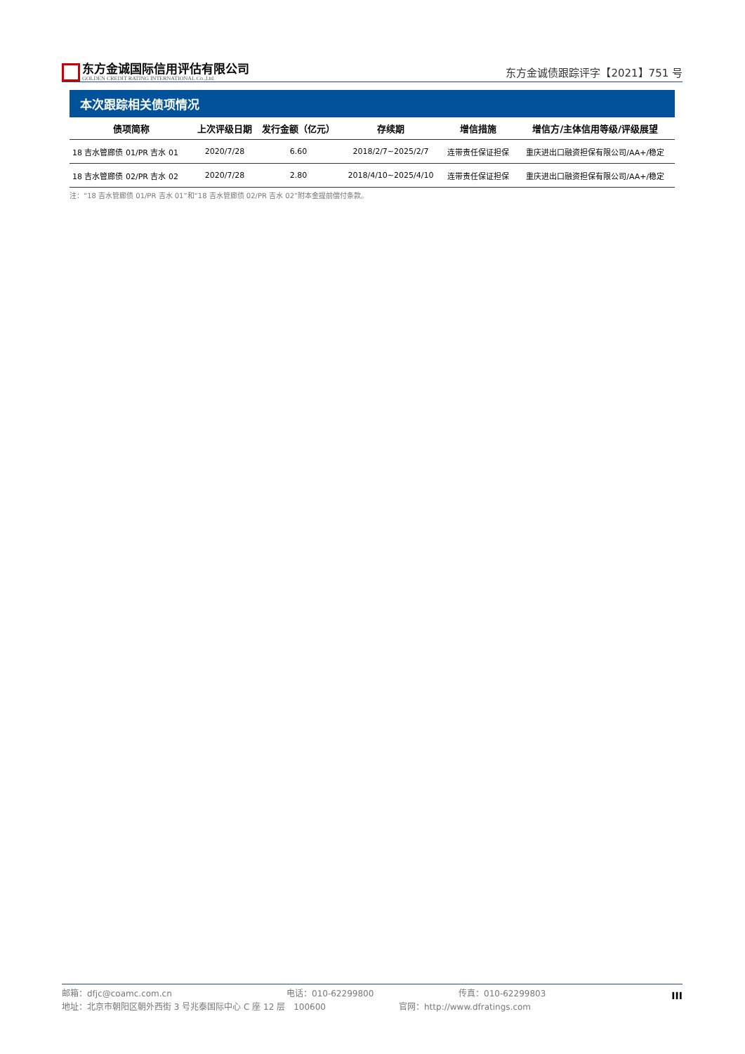东方金诚国际信用评估有限公司
GOLDEN CREDIT RATING INTERNATIONAL Co.,Ltd.
东方金诚债跟踪评字【2021】751 号
本次跟踪相关债项情况
| 债项简称 | 上次评级日期 | 发行金额（亿元） | 存续期 | 增信措施 | 增信方/主体信用等级/评级展望 |
| --- | --- | --- | --- | --- | --- |
| 18 吉水管廊债 01/PR 吉水 01 | 2020/7/28 | 6.60 | 2018/2/7~2025/2/7 | 连带责任保证担保 | 重庆进出口融资担保有限公司/AA+/稳定 |
| 18 吉水管廊债 02/PR 吉水 02 | 2020/7/28 | 2.80 | 2018/4/10~2025/4/10 | 连带责任保证担保 | 重庆进出口融资担保有限公司/AA+/稳定 |
注：“18 吉水管廊债 01/PR 吉水 01”和“18 吉水管廊债 02/PR 吉水 02”附本金提前偿付条款。
邮箱：dfjc@coamc.com.cn 电话：010-62299800 传真：010-62299803
地址：北京市朝阳区朝外西街 3 号兆泰国际中心 C 座 12 层　100600 官网：http://www.dfratings.com
III